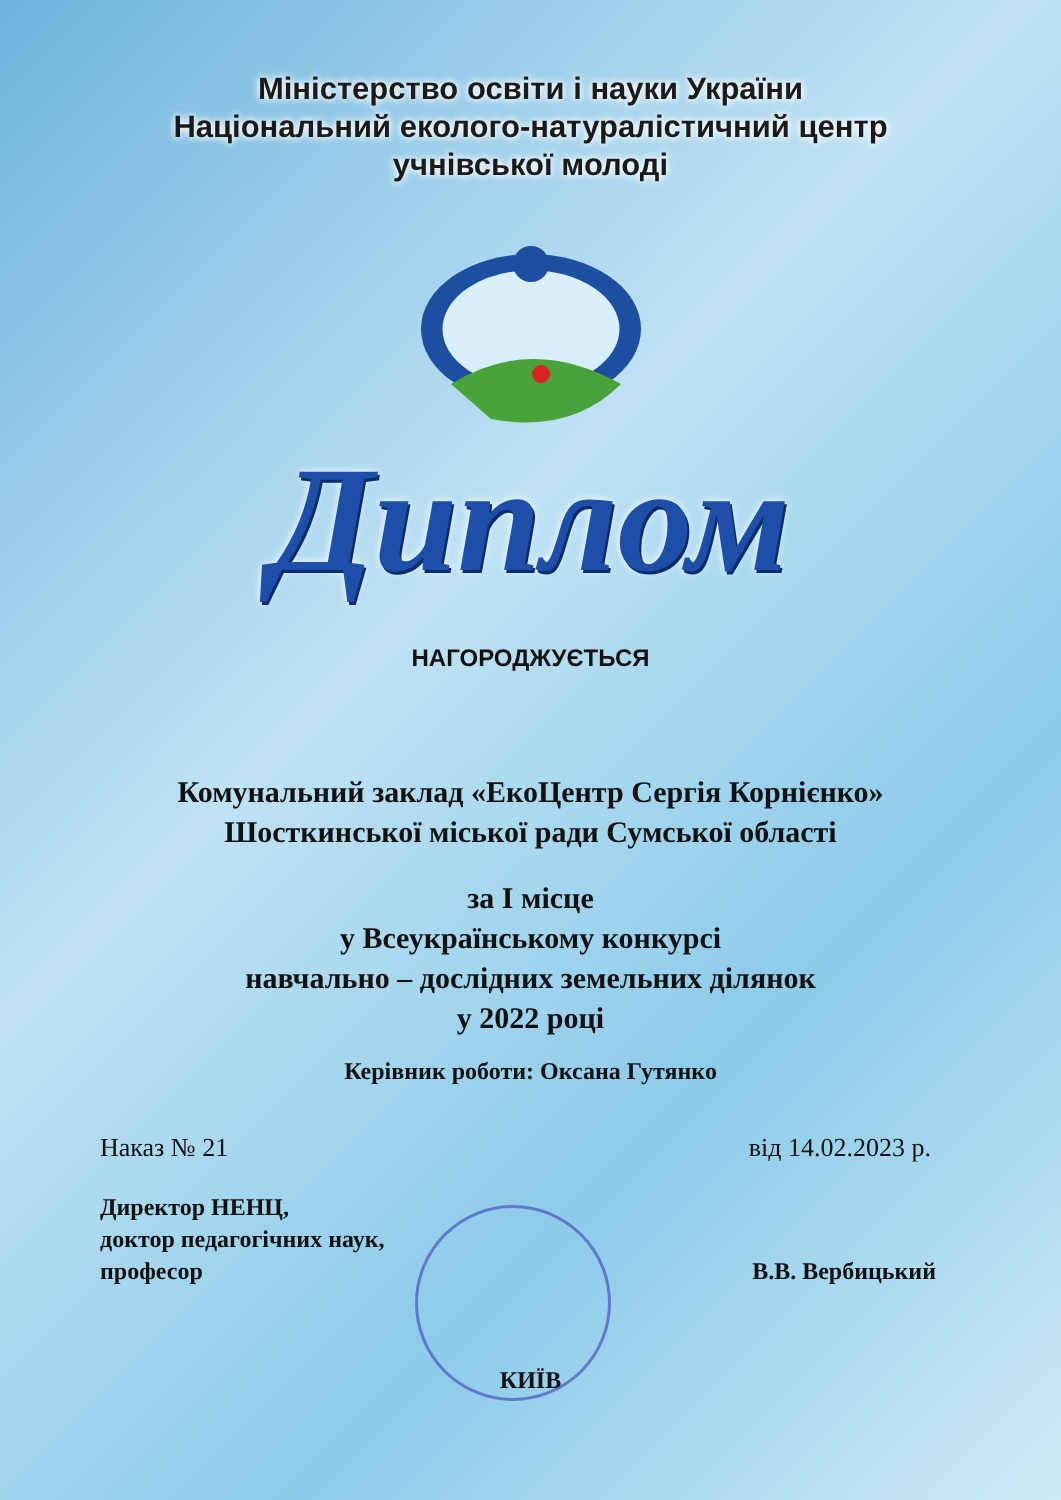Міністерство освіти і науки України
Національний еколого-натуралістичний центр
учнівської молоді
Диплом
НАГОРОДЖУЄТЬСЯ
Комунальний заклад «ЕкоЦентр Сергія Корнієнко» Шосткинської міської ради Сумської області
за І місце
у Всеукраїнському конкурсі
навчально – дослідних земельних ділянок
у 2022 році
Керівник роботи: Оксана Гутянко
Наказ № 21 від 14.02.2023 р.
Директор НЕНЦ,
доктор педагогічних наук,
професор
В.В. Вербицький
КИЇВ